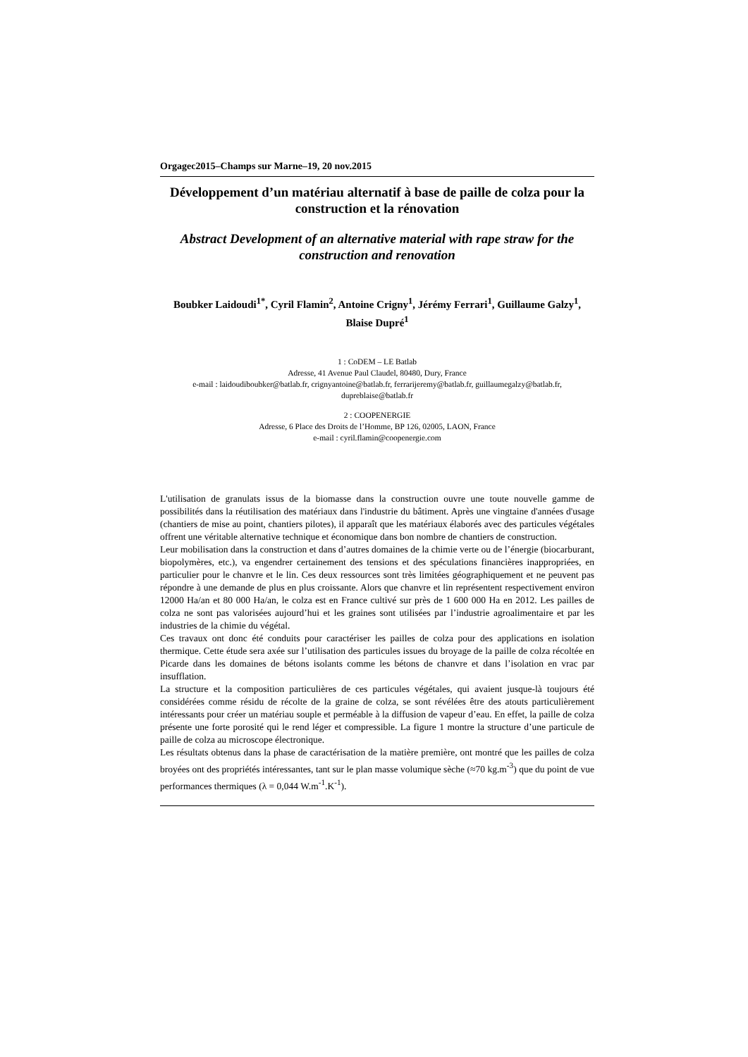Orgagec2015–Champs sur Marne–19, 20 nov.2015
Développement d’un matériau alternatif à base de paille de colza pour la construction et la rénovation
Abstract Development of an alternative material with rape straw for the construction and renovation
Boubker Laidoudi<sup>1*</sup>, Cyril Flamin<sup>2</sup>, Antoine Crigny<sup>1</sup>, Jérémy Ferrari<sup>1</sup>, Guillaume Galzy<sup>1</sup>, Blaise Dupré<sup>1</sup>
1 : CoDEM – LE Batlab
Adresse, 41 Avenue Paul Claudel, 80480, Dury, France
e-mail : laidoudiboubker@batlab.fr, crignyantoine@batlab.fr, ferrarijeremy@batlab.fr, guillaumegalzy@batlab.fr, dupreblaise@batlab.fr
2 : COOPENERGIE
Adresse, 6 Place des Droits de l’Homme, BP 126, 02005, LAON, France
e-mail : cyril.flamin@coopenergie.com
L'utilisation de granulats issus de la biomasse dans la construction ouvre une toute nouvelle gamme de possibilités dans la réutilisation des matériaux dans l'industrie du bâtiment. Après une vingtaine d'années d'usage (chantiers de mise au point, chantiers pilotes), il apparaît que les matériaux élaborés avec des particules végétales offrent une véritable alternative technique et économique dans bon nombre de chantiers de construction.
Leur mobilisation dans la construction et dans d’autres domaines de la chimie verte ou de l’énergie (biocarburant, biopolymères, etc.), va engendrer certainement des tensions et des spéculations financières inappropriées, en particulier pour le chanvre et le lin. Ces deux ressources sont très limitées géographiquement et ne peuvent pas répondre à une demande de plus en plus croissante. Alors que chanvre et lin représentent respectivement environ 12000 Ha/an et 80 000 Ha/an, le colza est en France cultivé sur près de 1 600 000 Ha en 2012. Les pailles de colza ne sont pas valorisées aujourd’hui et les graines sont utilisées par l’industrie agroalimentaire et par les industries de la chimie du végétal.
Ces travaux ont donc été conduits pour caractériser les pailles de colza pour des applications en isolation thermique. Cette étude sera axée sur l’utilisation des particules issues du broyage de la paille de colza récoltée en Picarde dans les domaines de bétons isolants comme les bétons de chanvre et dans l’isolation en vrac par insufflation.
La structure et la composition particulières de ces particules végétales, qui avaient jusque-là toujours été considérées comme résidu de récolte de la graine de colza, se sont révélées être des atouts particulièrement intéressants pour créer un matériau souple et perméable à la diffusion de vapeur d’eau. En effet, la paille de colza présente une forte porosité qui le rend léger et compressible. La figure 1 montre la structure d’une particule de paille de colza au microscope électronique.
Les résultats obtenus dans la phase de caractérisation de la matière première, ont montré que les pailles de colza broyées ont des propriétés intéressantes, tant sur le plan masse volumique sèche (≈70 kg.m<sup>-3</sup>) que du point de vue performances thermiques (λ = 0,044 W.m<sup>-1</sup>.K<sup>-1</sup>).